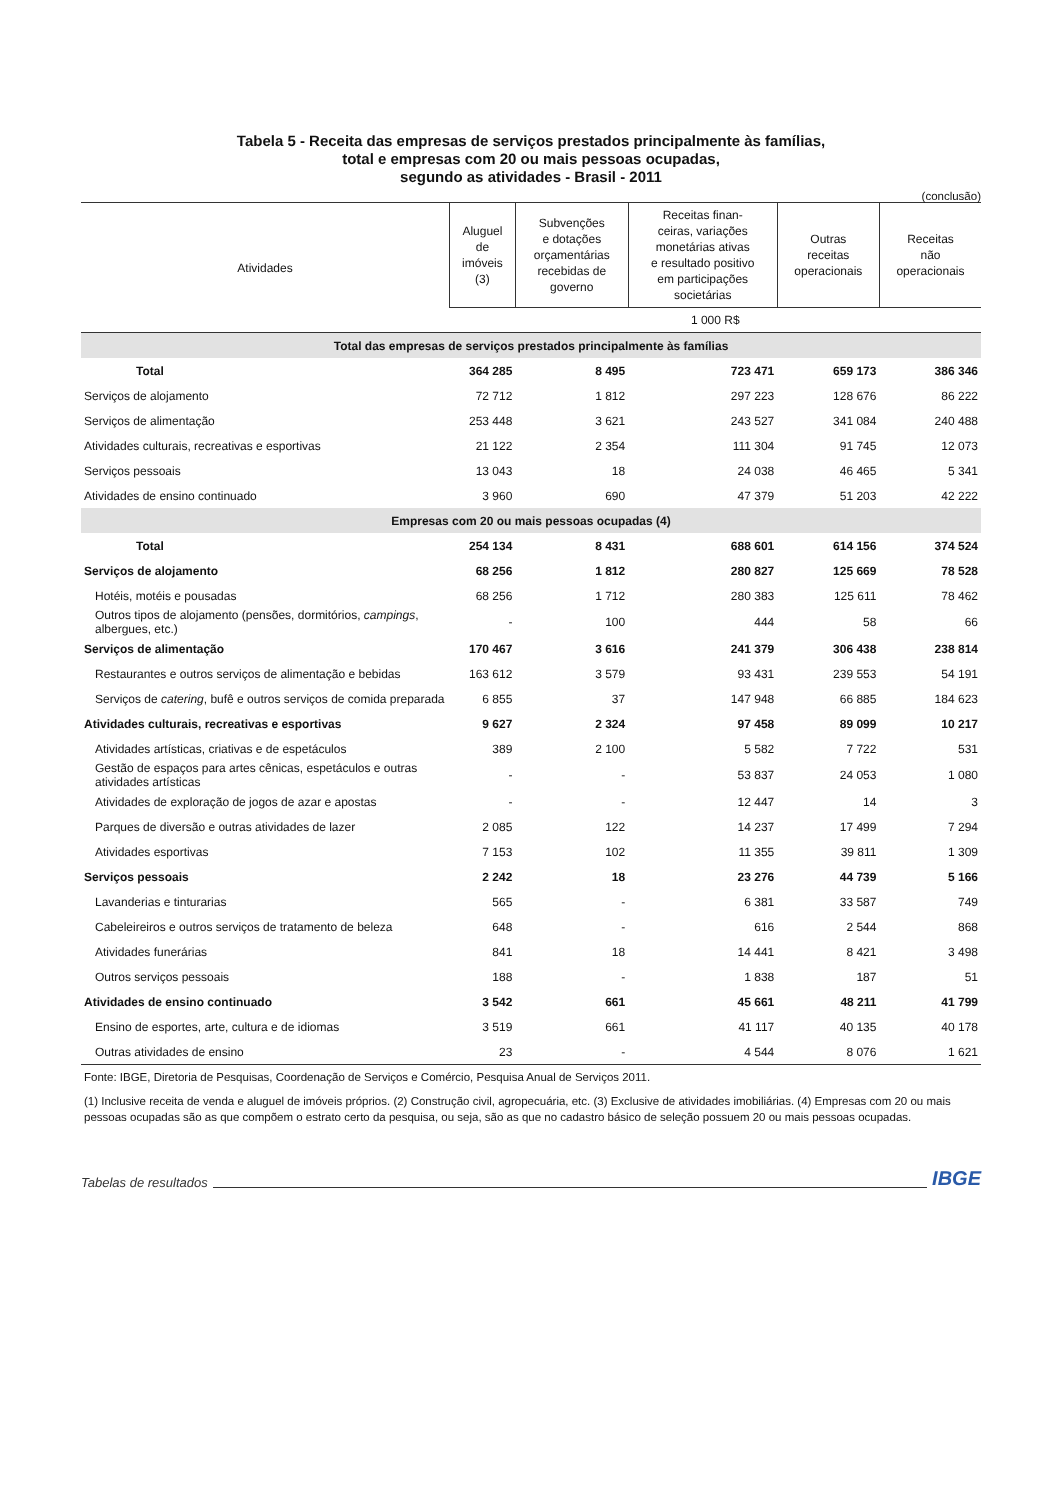Tabela 5 - Receita das empresas de serviços prestados principalmente às famílias,
total e empresas com 20 ou mais pessoas ocupadas,
segundo as atividades - Brasil - 2011
(conclusão)
| Atividades | Aluguel de imóveis (3) | Subvenções e dotações orçamentárias recebidas de governo | Receitas finan- ceiras, variações monetárias ativas e resultado positivo em participações societárias | Outras receitas operacionais | Receitas não operacionais |
| --- | --- | --- | --- | --- | --- |
| | 1 000 R$ | | | | |
| Total das empresas de serviços prestados principalmente às famílias | | | | | |
| Total | 364 285 | 8 495 | 723 471 | 659 173 | 386 346 |
| Serviços de alojamento | 72 712 | 1 812 | 297 223 | 128 676 | 86 222 |
| Serviços de alimentação | 253 448 | 3 621 | 243 527 | 341 084 | 240 488 |
| Atividades culturais, recreativas e esportivas | 21 122 | 2 354 | 111 304 | 91 745 | 12 073 |
| Serviços pessoais | 13 043 | 18 | 24 038 | 46 465 | 5 341 |
| Atividades de ensino continuado | 3 960 | 690 | 47 379 | 51 203 | 42 222 |
| Empresas com 20 ou mais pessoas ocupadas (4) | | | | | |
| Total | 254 134 | 8 431 | 688 601 | 614 156 | 374 524 |
| Serviços de alojamento | 68 256 | 1 812 | 280 827 | 125 669 | 78 528 |
| Hotéis, motéis e pousadas | 68 256 | 1 712 | 280 383 | 125 611 | 78 462 |
| Outros tipos de alojamento (pensões, dormitórios, campings , albergues, etc.) | - | 100 | 444 | 58 | 66 |
| Serviços de alimentação | 170 467 | 3 616 | 241 379 | 306 438 | 238 814 |
| Restaurantes e outros serviços de alimentação e bebidas | 163 612 | 3 579 | 93 431 | 239 553 | 54 191 |
| Serviços de catering , bufê e outros serviços de comida preparada | 6 855 | 37 | 147 948 | 66 885 | 184 623 |
| Atividades culturais, recreativas e esportivas | 9 627 | 2 324 | 97 458 | 89 099 | 10 217 |
| Atividades artísticas, criativas e de espetáculos | 389 | 2 100 | 5 582 | 7 722 | 531 |
| Gestão de espaços para artes cênicas, espetáculos e outras atividades artísticas | - | - | 53 837 | 24 053 | 1 080 |
| Atividades de exploração de jogos de azar e apostas | - | - | 12 447 | 14 | 3 |
| Parques de diversão e outras atividades de lazer | 2 085 | 122 | 14 237 | 17 499 | 7 294 |
| Atividades esportivas | 7 153 | 102 | 11 355 | 39 811 | 1 309 |
| Serviços pessoais | 2 242 | 18 | 23 276 | 44 739 | 5 166 |
| Lavanderias e tinturarias | 565 | - | 6 381 | 33 587 | 749 |
| Cabeleireiros e outros serviços de tratamento de beleza | 648 | - | 616 | 2 544 | 868 |
| Atividades funerárias | 841 | 18 | 14 441 | 8 421 | 3 498 |
| Outros serviços pessoais | 188 | - | 1 838 | 187 | 51 |
| Atividades de ensino continuado | 3 542 | 661 | 45 661 | 48 211 | 41 799 |
| Ensino de esportes, arte, cultura e de idiomas | 3 519 | 661 | 41 117 | 40 135 | 40 178 |
| Outras atividades de ensino | 23 | - | 4 544 | 8 076 | 1 621 |
Fonte: IBGE, Diretoria de Pesquisas, Coordenação de Serviços e Comércio, Pesquisa Anual de Serviços 2011.
(1) Inclusive receita de venda e aluguel de imóveis próprios. (2) Construção civil, agropecuária, etc. (3) Exclusive de atividades imobiliárias. (4) Empresas com 20 ou mais pessoas ocupadas são as que compõem o estrato certo da pesquisa, ou seja, são as que no cadastro básico de seleção possuem 20 ou mais pessoas ocupadas.
Tabelas de resultados IBGE